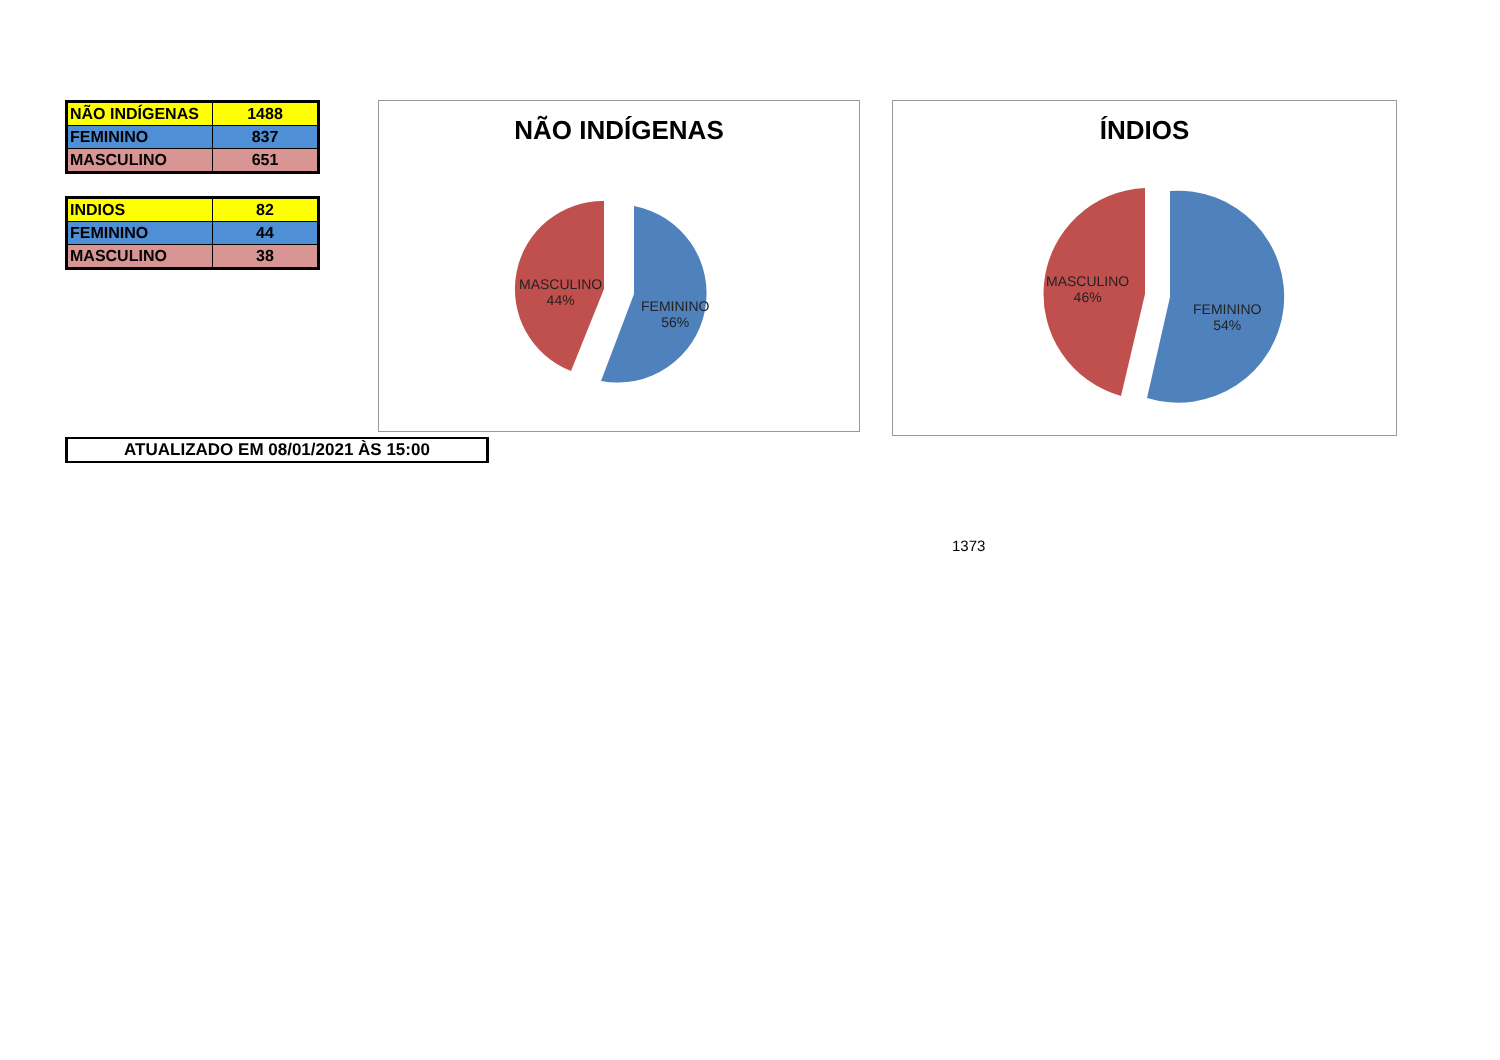| NÃO INDÍGENAS | 1488 |
| FEMININO | 837 |
| MASCULINO | 651 |
| INDIOS | 82 |
| FEMININO | 44 |
| MASCULINO | 38 |
NÃO INDÍGENAS
MASCULINO
44%
FEMININO
56%
ÍNDIOS
MASCULINO
46%
FEMININO
54%
ATUALIZADO EM 08/01/2021 ÀS 15:00
1373